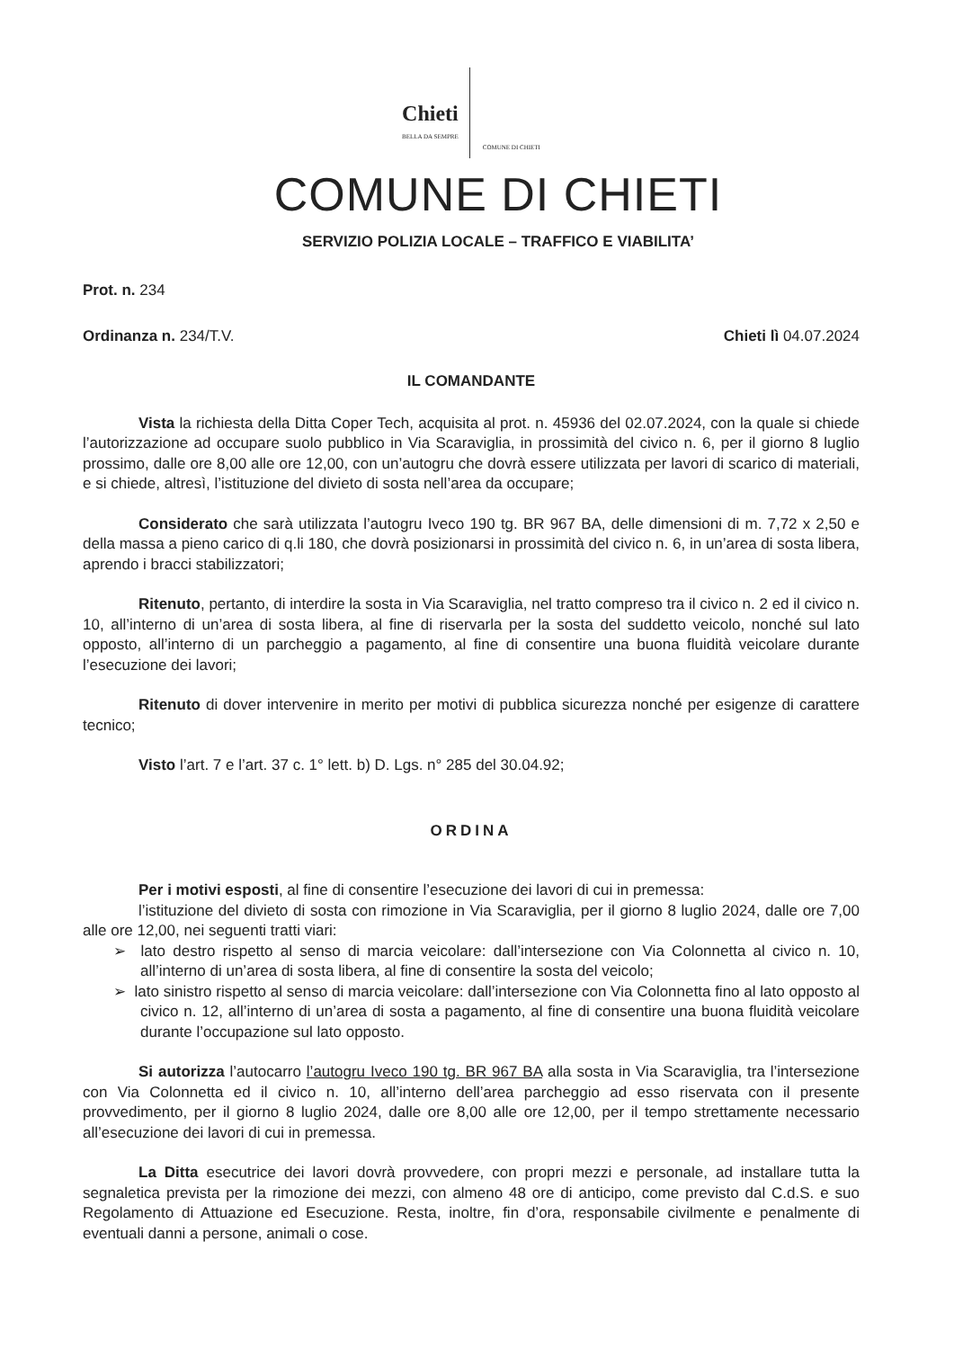Chieti
BELLA DA SEMPRE
COMUNE DI CHIETI
COMUNE DI CHIETI
SERVIZIO POLIZIA LOCALE – TRAFFICO E VIABILITA’
Prot. n. 234
Ordinanza n. 234/T.V. Chieti lì 04.07.2024
IL COMANDANTE
Vista la richiesta della Ditta Coper Tech, acquisita al prot. n. 45936 del 02.07.2024, con la quale si chiede l’autorizzazione ad occupare suolo pubblico in Via Scaraviglia, in prossimità del civico n. 6, per il giorno 8 luglio prossimo, dalle ore 8,00 alle ore 12,00, con un’autogru che dovrà essere utilizzata per lavori di scarico di materiali, e si chiede, altresì, l’istituzione del divieto di sosta nell’area da occupare;
Considerato che sarà utilizzata l’autogru Iveco 190 tg. BR 967 BA, delle dimensioni di m. 7,72 x 2,50 e della massa a pieno carico di q.li 180, che dovrà posizionarsi in prossimità del civico n. 6, in un’area di sosta libera, aprendo i bracci stabilizzatori;
Ritenuto, pertanto, di interdire la sosta in Via Scaraviglia, nel tratto compreso tra il civico n. 2 ed il civico n. 10, all’interno di un’area di sosta libera, al fine di riservarla per la sosta del suddetto veicolo, nonché sul lato opposto, all’interno di un parcheggio a pagamento, al fine di consentire una buona fluidità veicolare durante l’esecuzione dei lavori;
Ritenuto di dover intervenire in merito per motivi di pubblica sicurezza nonché per esigenze di carattere tecnico;
Visto l’art. 7 e l’art. 37 c. 1° lett. b) D. Lgs. n° 285 del 30.04.92;
ORDINA
Per i motivi esposti, al fine di consentire l’esecuzione dei lavori di cui in premessa:
l’istituzione del divieto di sosta con rimozione in Via Scaraviglia, per il giorno 8 luglio 2024, dalle ore 7,00 alle ore 12,00, nei seguenti tratti viari:
➢ lato destro rispetto al senso di marcia veicolare: dall’intersezione con Via Colonnetta al civico n. 10, all’interno di un’area di sosta libera, al fine di consentire la sosta del veicolo;
➢ lato sinistro rispetto al senso di marcia veicolare: dall’intersezione con Via Colonnetta fino al lato opposto al civico n. 12, all’interno di un’area di sosta a pagamento, al fine di consentire una buona fluidità veicolare durante l’occupazione sul lato opposto.
Si autorizza l’autocarro l’autogru Iveco 190 tg. BR 967 BA alla sosta in Via Scaraviglia, tra l’intersezione con Via Colonnetta ed il civico n. 10, all’interno dell’area parcheggio ad esso riservata con il presente provvedimento, per il giorno 8 luglio 2024, dalle ore 8,00 alle ore 12,00, per il tempo strettamente necessario all’esecuzione dei lavori di cui in premessa.
La Ditta esecutrice dei lavori dovrà provvedere, con propri mezzi e personale, ad installare tutta la segnaletica prevista per la rimozione dei mezzi, con almeno 48 ore di anticipo, come previsto dal C.d.S. e suo Regolamento di Attuazione ed Esecuzione. Resta, inoltre, fin d’ora, responsabile civilmente e penalmente di eventuali danni a persone, animali o cose.